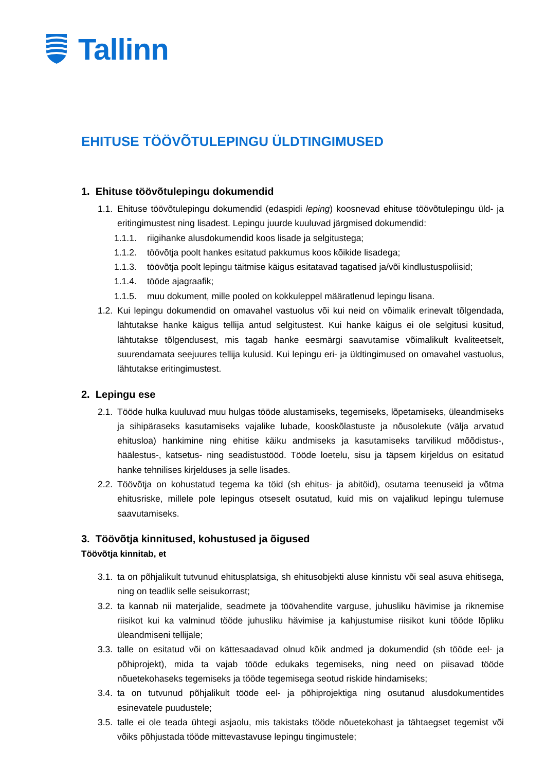Tallinn
EHITUSE TÖÖVÕTULEPINGU ÜLDTINGIMUSED
1. Ehituse töövõtulepingu dokumendid
1.1. Ehituse töövõtulepingu dokumendid (edaspidi leping) koosnevad ehituse töövõtulepingu üld- ja eritingimustest ning lisadest. Lepingu juurde kuuluvad järgmised dokumendid:
1.1.1. riigihanke alusdokumendid koos lisade ja selgitustega;
1.1.2. töövõtja poolt hankes esitatud pakkumus koos kõikide lisadega;
1.1.3. töövõtja poolt lepingu täitmise käigus esitatavad tagatised ja/või kindlustuspoliisid;
1.1.4. tööde ajagraafik;
1.1.5. muu dokument, mille pooled on kokkuleppel määratlenud lepingu lisana.
1.2. Kui lepingu dokumendid on omavahel vastuolus või kui neid on võimalik erinevalt tõlgendada, lähtutakse hanke käigus tellija antud selgitustest. Kui hanke käigus ei ole selgitusi küsitud, lähtutakse tõlgendusest, mis tagab hanke eesmärgi saavutamise võimalikult kvaliteetselt, suurendamata seejuures tellija kulusid. Kui lepingu eri- ja üldtingimused on omavahel vastuolus, lähtutakse eritingimustest.
2. Lepingu ese
2.1. Tööde hulka kuuluvad muu hulgas tööde alustamiseks, tegemiseks, lõpetamiseks, üleandmiseks ja sihipäraseks kasutamiseks vajalike lubade, kooskõlastuste ja nõusolekute (välja arvatud ehitusloa) hankimine ning ehitise käiku andmiseks ja kasutamiseks tarvilikud mõõdistus-, häälestus-, katsetus- ning seadistustööd. Tööde loetelu, sisu ja täpsem kirjeldus on esitatud hanke tehnilises kirjelduses ja selle lisades.
2.2. Töövõtja on kohustatud tegema ka töid (sh ehitus- ja abitöid), osutama teenuseid ja võtma ehitusriske, millele pole lepingus otseselt osutatud, kuid mis on vajalikud lepingu tulemuse saavutamiseks.
3. Töövõtja kinnitused, kohustused ja õigused
Töövõtja kinnitab, et
3.1. ta on põhjalikult tutvunud ehitusplatsiga, sh ehitusobjekti aluse kinnistu või seal asuva ehitisega, ning on teadlik selle seisukorrast;
3.2. ta kannab nii materjalide, seadmete ja töövahendite varguse, juhusliku hävimise ja riknemise riisikot kui ka valminud tööde juhusliku hävimise ja kahjustumise riisikot kuni tööde lõpliku üleandmiseni tellijale;
3.3. talle on esitatud või on kättesaadavad olnud kõik andmed ja dokumendid (sh tööde eel- ja põhiprojekt), mida ta vajab tööde edukaks tegemiseks, ning need on piisavad tööde nõuetekohaseks tegemiseks ja tööde tegemisega seotud riskide hindamiseks;
3.4. ta on tutvunud põhjalikult tööde eel- ja põhiprojektiga ning osutanud alusdokumentides esinevatele puudustele;
3.5. talle ei ole teada ühtegi asjaolu, mis takistaks tööde nõuetekohast ja tähtaegset tegemist või võiks põhjustada tööde mittevastavuse lepingu tingimustele;